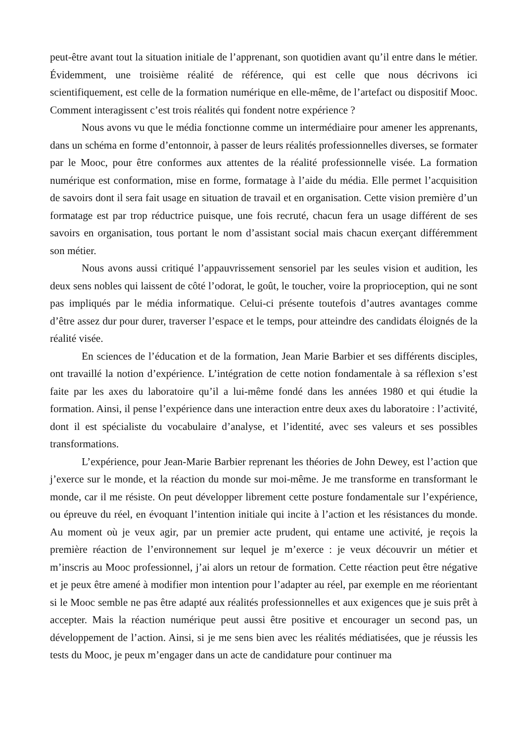peut-être avant tout la situation initiale de l’apprenant, son quotidien avant qu’il entre dans le métier. Évidemment, une troisième réalité de référence, qui est celle que nous décrivons ici scientifiquement, est celle de la formation numérique en elle-même, de l’artefact ou dispositif Mooc. Comment interagissent c’est trois réalités qui fondent notre expérience ?
Nous avons vu que le média fonctionne comme un intermédiaire pour amener les apprenants, dans un schéma en forme d’entonnoir, à passer de leurs réalités professionnelles diverses, se formater par le Mooc, pour être conformes aux attentes de la réalité professionnelle visée. La formation numérique est conformation, mise en forme, formatage à l’aide du média. Elle permet l’acquisition de savoirs dont il sera fait usage en situation de travail et en organisation. Cette vision première d’un formatage est par trop réductrice puisque, une fois recruté, chacun fera un usage différent de ses savoirs en organisation, tous portant le nom d’assistant social mais chacun exerçant différemment son métier.
Nous avons aussi critiqué l’appauvrissement sensoriel par les seules vision et audition, les deux sens nobles qui laissent de côté l’odorat, le goût, le toucher, voire la proprioception, qui ne sont pas impliqués par le média informatique. Celui-ci présente toutefois d’autres avantages comme d’être assez dur pour durer, traverser l’espace et le temps, pour atteindre des candidats éloignés de la réalité visée.
En sciences de l’éducation et de la formation, Jean Marie Barbier et ses différents disciples, ont travaillé la notion d’expérience. L’intégration de cette notion fondamentale à sa réflexion s’est faite par les axes du laboratoire qu’il a lui-même fondé dans les années 1980 et qui étudie la formation. Ainsi, il pense l’expérience dans une interaction entre deux axes du laboratoire : l’activité, dont il est spécialiste du vocabulaire d’analyse, et l’identité, avec ses valeurs et ses possibles transformations.
L’expérience, pour Jean-Marie Barbier reprenant les théories de John Dewey, est l’action que j’exerce sur le monde, et la réaction du monde sur moi-même. Je me transforme en transformant le monde, car il me résiste. On peut développer librement cette posture fondamentale sur l’expérience, ou épreuve du réel, en évoquant l’intention initiale qui incite à l’action et les résistances du monde. Au moment où je veux agir, par un premier acte prudent, qui entame une activité, je reçois la première réaction de l’environnement sur lequel je m’exerce : je veux découvrir un métier et m’inscris au Mooc professionnel, j’ai alors un retour de formation. Cette réaction peut être négative et je peux être amené à modifier mon intention pour l’adapter au réel, par exemple en me réorientant si le Mooc semble ne pas être adapté aux réalités professionnelles et aux exigences que je suis prêt à accepter. Mais la réaction numérique peut aussi être positive et encourager un second pas, un développement de l’action. Ainsi, si je me sens bien avec les réalités médiatisées, que je réussis les tests du Mooc, je peux m’engager dans un acte de candidature pour continuer ma